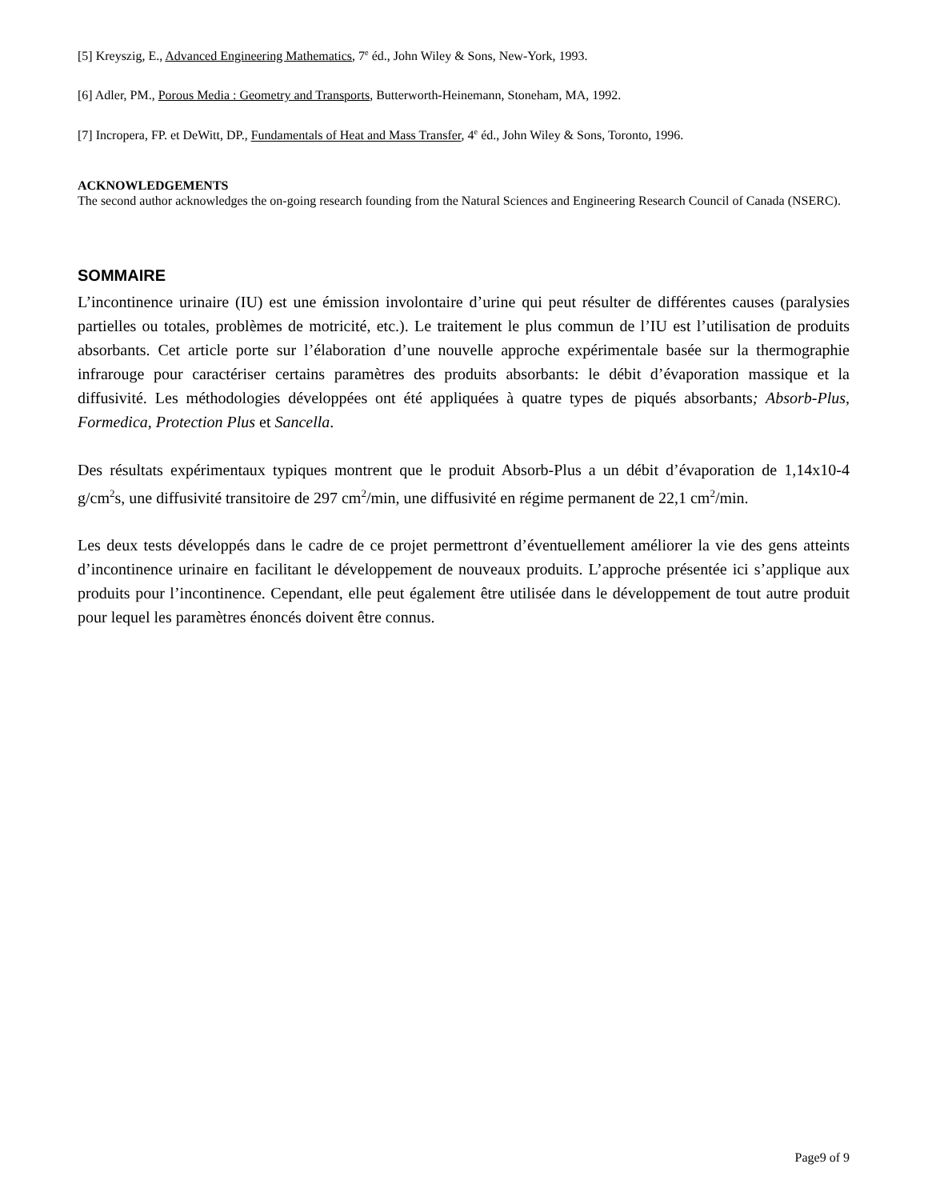[5] Kreyszig, E., Advanced Engineering Mathematics, 7<sup>e</sup> éd., John Wiley & Sons, New-York, 1993.
[6] Adler, PM., Porous Media : Geometry and Transports, Butterworth-Heinemann, Stoneham, MA, 1992.
[7] Incropera, FP. et DeWitt, DP., Fundamentals of Heat and Mass Transfer, 4<sup>e</sup> éd., John Wiley & Sons, Toronto, 1996.
ACKNOWLEDGEMENTS
The second author acknowledges the on-going research founding from the Natural Sciences and Engineering Research Council of Canada (NSERC).
SOMMAIRE
L’incontinence urinaire (IU) est une émission involontaire d’urine qui peut résulter de différentes causes (paralysies partielles ou totales, problèmes de motricité, etc.). Le traitement le plus commun de l’IU est l’utilisation de produits absorbants. Cet article porte sur l’élaboration d’une nouvelle approche expérimentale basée sur la thermographie infrarouge pour caractériser certains paramètres des produits absorbants: le débit d’évaporation massique et la diffusivité. Les méthodologies développées ont été appliquées à quatre types de piqués absorbants; Absorb-Plus, Formedica, Protection Plus et Sancella.
Des résultats expérimentaux typiques montrent que le produit Absorb-Plus a un débit d’évaporation de 1,14x10-4 g/cm<sup>2</sup>s, une diffusivité transitoire de 297 cm<sup>2</sup>/min, une diffusivité en régime permanent de 22,1 cm<sup>2</sup>/min.
Les deux tests développés dans le cadre de ce projet permettront d’éventuellement améliorer la vie des gens atteints d’incontinence urinaire en facilitant le développement de nouveaux produits. L’approche présentée ici s’applique aux produits pour l’incontinence. Cependant, elle peut également être utilisée dans le développement de tout autre produit pour lequel les paramètres énoncés doivent être connus.
Page9 of 9